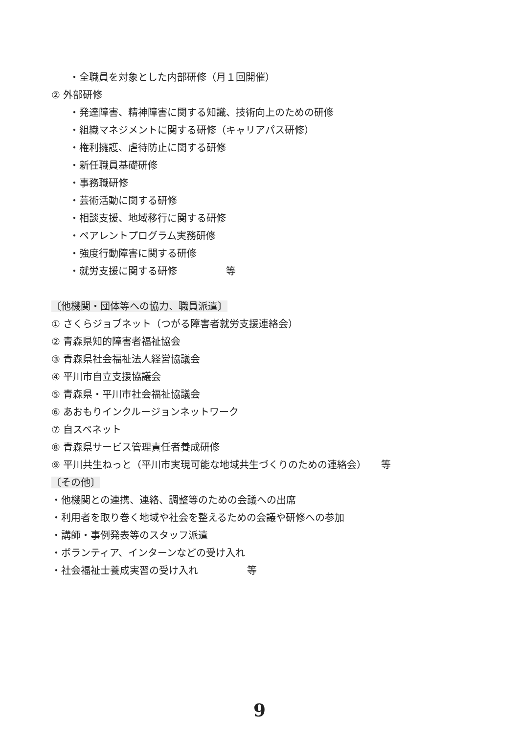・全職員を対象とした内部研修（月１回開催）
② 外部研修
・発達障害、精神障害に関する知識、技術向上のための研修
・組織マネジメントに関する研修（キャリアパス研修）
・権利擁護、虐待防止に関する研修
・新任職員基礎研修
・事務職研修
・芸術活動に関する研修
・相談支援、地域移行に関する研修
・ペアレントプログラム実務研修
・強度行動障害に関する研修
・就労支援に関する研修　　　　　等
〔他機関・団体等への協力、職員派遣〕
① さくらジョブネット（つがる障害者就労支援連絡会）
② 青森県知的障害者福祉協会
③ 青森県社会福祉法人経営協議会
④ 平川市自立支援協議会
⑤ 青森県・平川市社会福祉協議会
⑥ あおもりインクルージョンネットワーク
⑦ 自スペネット
⑧ 青森県サービス管理責任者養成研修
⑨ 平川共生ねっと（平川市実現可能な地域共生づくりのための連絡会）　　等
〔その他〕
・他機関との連携、連絡、調整等のための会議への出席
・利用者を取り巻く地域や社会を整えるための会議や研修への参加
・講師・事例発表等のスタッフ派遣
・ボランティア、インターンなどの受け入れ
・社会福祉士養成実習の受け入れ　　　　　等
9